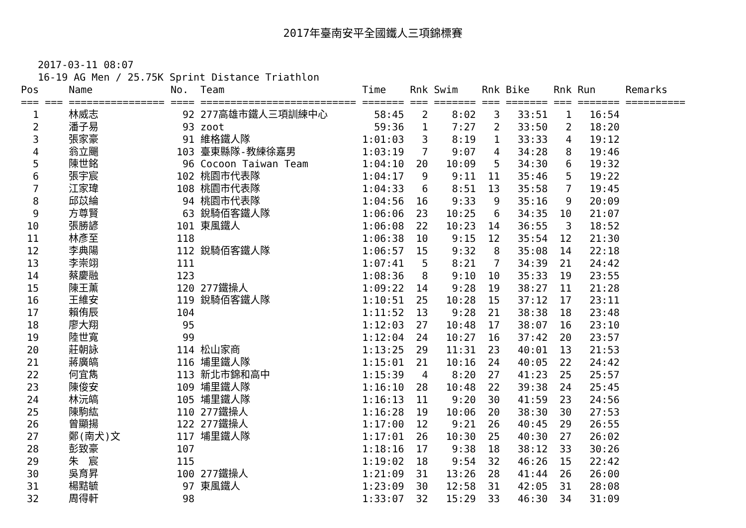2017年臺南安平全國鐵人三項錦標賽
2017-03-11 08:07
16-19 AG Men / 25.75K Sprint Distance Triathlon
| Pos | | Name | No. | Team | Time | Rnk | Swim | Rnk | Bike | Rnk | Run | Remarks |
| --- | --- | --- | --- | --- | --- | --- | --- | --- | --- | --- | --- | --- |
| === | === | ================ | ==== | ========================== | ======= | === | ======= | === | ======= | === | ======= | ========== |
| 1 | | 林威志 | 92 | 277高雄市鐵人三項訓練中心 | 58:45 | 2 | 8:02 | 3 | 33:51 | 1 | 16:54 | |
| 2 | | 潘子易 | 93 | zoot | 59:36 | 1 | 7:27 | 2 | 33:50 | 2 | 18:20 | |
| 3 | | 張家豪 | 91 | 維格鐵人隊 | 1:01:03 | 3 | 8:19 | 1 | 33:33 | 4 | 19:12 | |
| 4 | | 翁立颺 | 103 | 臺東縣隊-教練徐嘉男 | 1:03:19 | 7 | 9:07 | 4 | 34:28 | 8 | 19:46 | |
| 5 | | 陳世銘 | 96 | Cocoon Taiwan Team | 1:04:10 | 20 | 10:09 | 5 | 34:30 | 6 | 19:32 | |
| 6 | | 張宇宸 | 102 | 桃園市代表隊 | 1:04:17 | 9 | 9:11 | 11 | 35:46 | 5 | 19:22 | |
| 7 | | 江家瑋 | 108 | 桃園市代表隊 | 1:04:33 | 6 | 8:51 | 13 | 35:58 | 7 | 19:45 | |
| 8 | | 邱苡綸 | 94 | 桃園市代表隊 | 1:04:56 | 16 | 9:33 | 9 | 35:16 | 9 | 20:09 | |
| 9 | | 方尊賢 | 63 | 銳騎佰客鐵人隊 | 1:06:06 | 23 | 10:25 | 6 | 34:35 | 10 | 21:07 | |
| 10 | | 張勝諺 | 101 | 東風鐵人 | 1:06:08 | 22 | 10:23 | 14 | 36:55 | 3 | 18:52 | |
| 11 | | 林彥至 | 118 | | 1:06:38 | 10 | 9:15 | 12 | 35:54 | 12 | 21:30 | |
| 12 | | 李典陽 | 112 | 銳騎佰客鐵人隊 | 1:06:57 | 15 | 9:32 | 8 | 35:08 | 14 | 22:18 | |
| 13 | | 李崇翊 | 111 | | 1:07:41 | 5 | 8:21 | 7 | 34:39 | 21 | 24:42 | |
| 14 | | 蔡慶融 | 123 | | 1:08:36 | 8 | 9:10 | 10 | 35:33 | 19 | 23:55 | |
| 15 | | 陳王薰 | 120 | 277鐵操人 | 1:09:22 | 14 | 9:28 | 19 | 38:27 | 11 | 21:28 | |
| 16 | | 王維安 | 119 | 銳騎佰客鐵人隊 | 1:10:51 | 25 | 10:28 | 15 | 37:12 | 17 | 23:11 | |
| 17 | | 賴侑辰 | 104 | | 1:11:52 | 13 | 9:28 | 21 | 38:38 | 18 | 23:48 | |
| 18 | | 廖大翔 | 95 | | 1:12:03 | 27 | 10:48 | 17 | 38:07 | 16 | 23:10 | |
| 19 | | 陸世寬 | 99 | | 1:12:04 | 24 | 10:27 | 16 | 37:42 | 20 | 23:57 | |
| 20 | | 莊朝詠 | 114 | 松山家商 | 1:13:25 | 29 | 11:31 | 23 | 40:01 | 13 | 21:53 | |
| 21 | | 蔣廣皜 | 116 | 埔里鐵人隊 | 1:15:01 | 21 | 10:16 | 24 | 40:05 | 22 | 24:42 | |
| 22 | | 何宜雋 | 113 | 新北市錦和高中 | 1:15:39 | 4 | 8:20 | 27 | 41:23 | 25 | 25:57 | |
| 23 | | 陳俊安 | 109 | 埔里鐵人隊 | 1:16:10 | 28 | 10:48 | 22 | 39:38 | 24 | 25:45 | |
| 24 | | 林沅皜 | 105 | 埔里鐵人隊 | 1:16:13 | 11 | 9:20 | 30 | 41:59 | 23 | 24:56 | |
| 25 | | 陳駒紘 | 110 | 277鐵操人 | 1:16:28 | 19 | 10:06 | 20 | 38:30 | 30 | 27:53 | |
| 26 | | 曾顯揚 | 122 | 277鐵操人 | 1:17:00 | 12 | 9:21 | 26 | 40:45 | 29 | 26:55 | |
| 27 | | 鄭(南犬)文 | 117 | 埔里鐵人隊 | 1:17:01 | 26 | 10:30 | 25 | 40:30 | 27 | 26:02 | |
| 28 | | 彭致豪 | 107 | | 1:18:16 | 17 | 9:38 | 18 | 38:12 | 33 | 30:26 | |
| 29 | | 朱 宸 | 115 | | 1:19:02 | 18 | 9:54 | 32 | 46:26 | 15 | 22:42 | |
| 30 | | 吳育昇 | 100 | 277鐵操人 | 1:21:09 | 31 | 13:26 | 28 | 41:44 | 26 | 26:00 | |
| 31 | | 楊黠毓 | 97 | 東風鐵人 | 1:23:09 | 30 | 12:58 | 31 | 42:05 | 31 | 28:08 | |
| 32 | | 周得軒 | 98 | | 1:33:07 | 32 | 15:29 | 33 | 46:30 | 34 | 31:09 | |